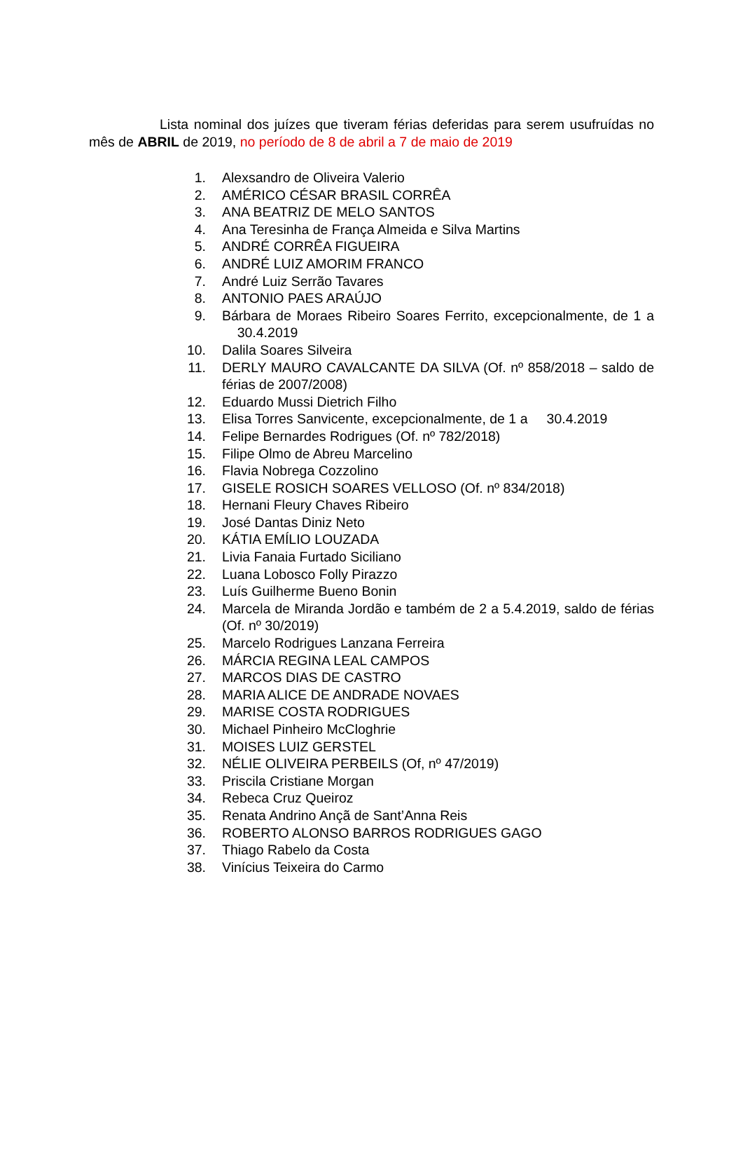Lista nominal dos juízes que tiveram férias deferidas para serem usufruídas no mês de ABRIL de 2019, no período de 8 de abril a 7 de maio de 2019
1. Alexsandro de Oliveira Valerio
2. AMÉRICO CÉSAR BRASIL CORRÊA
3. ANA BEATRIZ DE MELO SANTOS
4. Ana Teresinha de França Almeida e Silva Martins
5. ANDRÉ CORRÊA FIGUEIRA
6. ANDRÉ LUIZ AMORIM FRANCO
7. André Luiz Serrão Tavares
8. ANTONIO PAES ARAÚJO
9. Bárbara de Moraes Ribeiro Soares Ferrito, excepcionalmente, de 1 a 30.4.2019
10. Dalila Soares Silveira
11. DERLY MAURO CAVALCANTE DA SILVA (Of. nº 858/2018 – saldo de férias de 2007/2008)
12. Eduardo Mussi Dietrich Filho
13. Elisa Torres Sanvicente, excepcionalmente, de 1 a 30.4.2019
14. Felipe Bernardes Rodrigues (Of. nº 782/2018)
15. Filipe Olmo de Abreu Marcelino
16. Flavia Nobrega Cozzolino
17. GISELE ROSICH SOARES VELLOSO (Of. nº 834/2018)
18. Hernani Fleury Chaves Ribeiro
19. José Dantas Diniz Neto
20. KÁTIA EMÍLIO LOUZADA
21. Livia Fanaia Furtado Siciliano
22. Luana Lobosco Folly Pirazzo
23. Luís Guilherme Bueno Bonin
24. Marcela de Miranda Jordão e também de 2 a 5.4.2019, saldo de férias (Of. nº 30/2019)
25. Marcelo Rodrigues Lanzana Ferreira
26. MÁRCIA REGINA LEAL CAMPOS
27. MARCOS DIAS DE CASTRO
28. MARIA ALICE DE ANDRADE NOVAES
29. MARISE COSTA RODRIGUES
30. Michael Pinheiro McCloghrie
31. MOISES LUIZ GERSTEL
32. NÉLIE OLIVEIRA PERBEILS (Of, nº 47/2019)
33. Priscila Cristiane Morgan
34. Rebeca Cruz Queiroz
35. Renata Andrino Ançã de Sant’Anna Reis
36. ROBERTO ALONSO BARROS RODRIGUES GAGO
37. Thiago Rabelo da Costa
38. Vinícius Teixeira do Carmo